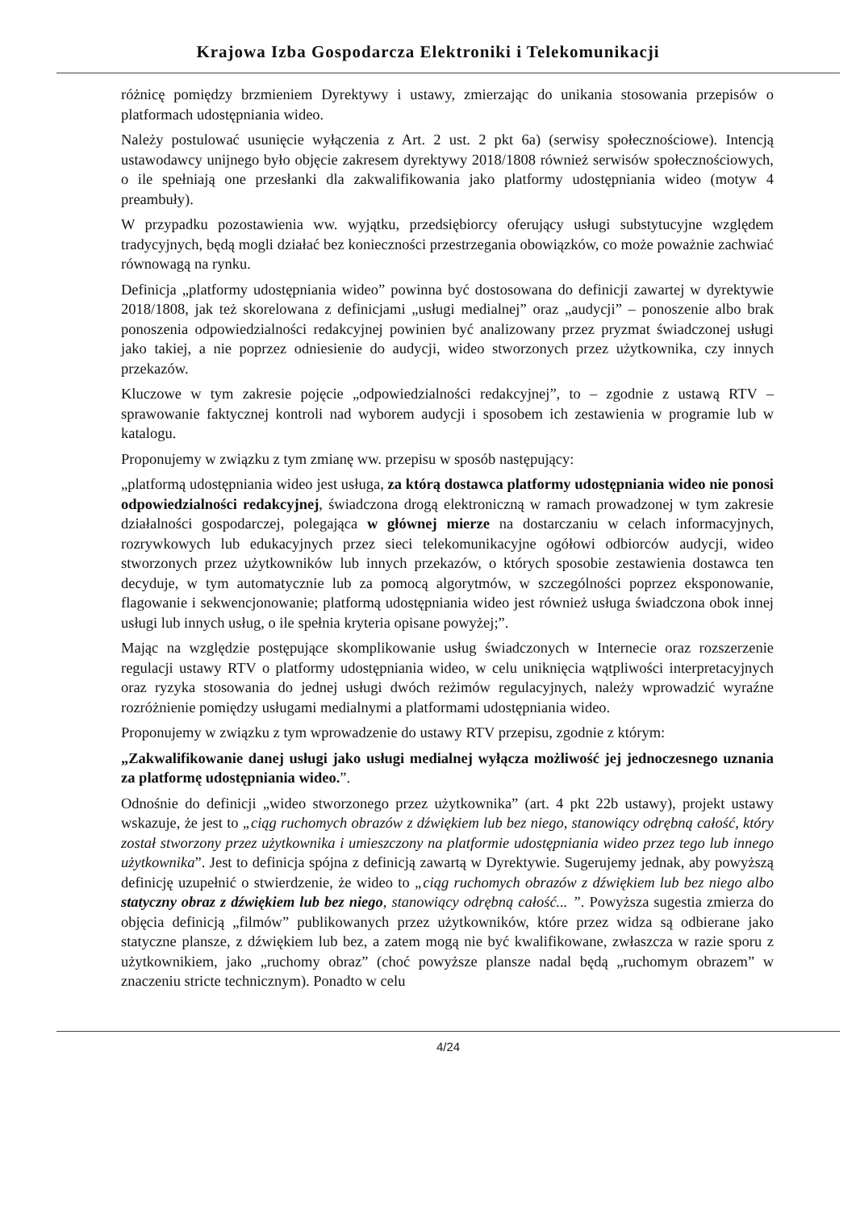Krajowa Izba Gospodarcza Elektroniki i Telekomunikacji
różnicę pomiędzy brzmieniem Dyrektywy i ustawy, zmierzając do unikania stosowania przepisów o platformach udostępniania wideo.
Należy postulować usunięcie wyłączenia z Art. 2 ust. 2 pkt 6a) (serwisy społecznościowe). Intencją ustawodawcy unijnego było objęcie zakresem dyrektywy 2018/1808 również serwisów społecznościowych, o ile spełniają one przesłanki dla zakwalifikowania jako platformy udostępniania wideo (motyw 4 preambuły).
W przypadku pozostawienia ww. wyjątku, przedsiębiorcy oferujący usługi substytucyjne względem tradycyjnych, będą mogli działać bez konieczności przestrzegania obowiązków, co może poważnie zachwiać równowagą na rynku.
Definicja „platformy udostępniania wideo” powinna być dostosowana do definicji zawartej w dyrektywie 2018/1808, jak też skorelowana z definicjami „usługi medialnej” oraz „audycji” – ponoszenie albo brak ponoszenia odpowiedzialności redakcyjnej powinien być analizowany przez pryzmat świadczonej usługi jako takiej, a nie poprzez odniesienie do audycji, wideo stworzonych przez użytkownika, czy innych przekazów.
Kluczowe w tym zakresie pojęcie „odpowiedzialności redakcyjnej”, to – zgodnie z ustawą RTV – sprawowanie faktycznej kontroli nad wyborem audycji i sposobem ich zestawienia w programie lub w katalogu.
Proponujemy w związku z tym zmianę ww. przepisu w sposób następujący:
„platformą udostępniania wideo jest usługa, za którą dostawca platformy udostępniania wideo nie ponosi odpowiedzialności redakcyjnej, świadczona drogą elektroniczną w ramach prowadzonej w tym zakresie działalności gospodarczej, polegająca w głównej mierze na dostarczaniu w celach informacyjnych, rozrywkowych lub edukacyjnych przez sieci telekomunikacyjne ogółowi odbiorców audycji, wideo stworzonych przez użytkowników lub innych przekazów, o których sposobie zestawienia dostawca ten decyduje, w tym automatycznie lub za pomocą algorytmów, w szczególności poprzez eksponowanie, flagowanie i sekwencjonowanie; platformą udostępniania wideo jest również usługa świadczona obok innej usługi lub innych usług, o ile spełnia kryteria opisane powyżej;”.
Mając na względzie postępujące skomplikowanie usług świadczonych w Internecie oraz rozszerzenie regulacji ustawy RTV o platformy udostępniania wideo, w celu uniknięcia wątpliwości interpretacyjnych oraz ryzyka stosowania do jednej usługi dwóch reżimów regulacyjnych, należy wprowadzić wyraźne rozróżnienie pomiędzy usługami medialnymi a platformami udostępniania wideo.
Proponujemy w związku z tym wprowadzenie do ustawy RTV przepisu, zgodnie z którym:
„Zakwalifikowanie danej usługi jako usługi medialnej wyłącza możliwość jej jednoczesnego uznania za platformę udostępniania wideo.”.
Odnośnie do definicji „wideo stworzonego przez użytkownika” (art. 4 pkt 22b ustawy), projekt ustawy wskazuje, że jest to „ciąg ruchomych obrazów z dźwiękiem lub bez niego, stanowiący odrębną całość, który został stworzony przez użytkownika i umieszczony na platformie udostępniania wideo przez tego lub innego użytkownika”. Jest to definicja spójna z definicją zawartą w Dyrektywie. Sugerujemy jednak, aby powyższą definicję uzupełnić o stwierdzenie, że wideo to „ciąg ruchomych obrazów z dźwiękiem lub bez niego albo statyczny obraz z dźwiękiem lub bez niego, stanowiący odrębną całość... ”. Powyższa sugestia zmierza do objęcia definicją „filmów” publikowanych przez użytkowników, które przez widza są odbierane jako statyczne plansze, z dźwiękiem lub bez, a zatem mogą nie być kwalifikowane, zwłaszcza w razie sporu z użytkownikiem, jako „ruchomy obraz” (choć powyższe plansze nadal będą „ruchomym obrazem” w znaczeniu stricte technicznym). Ponadto w celu
4/24